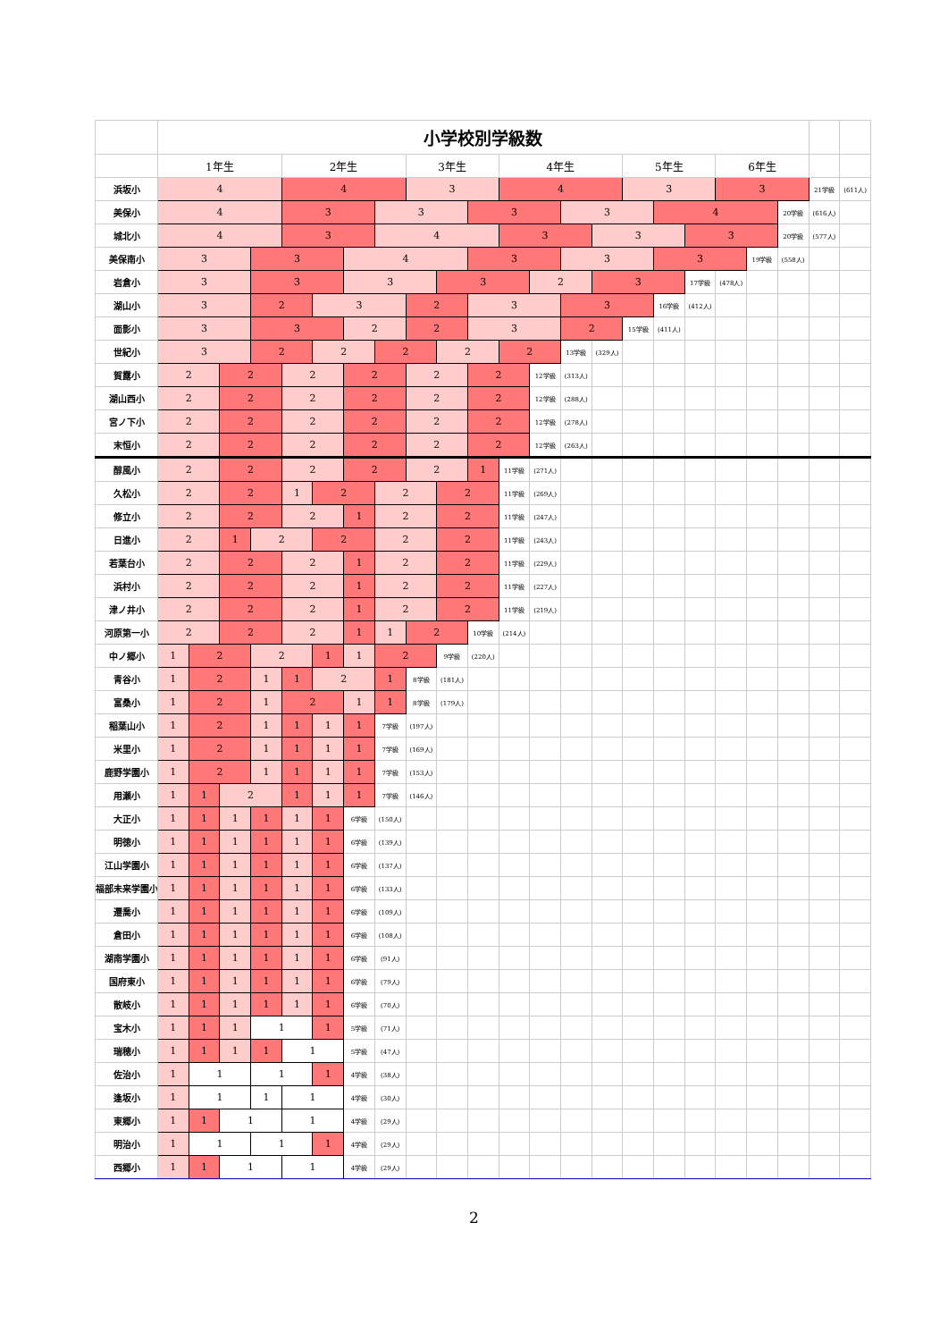| | 小学校別学級数 | | | | | | | | | | | | | | | | | | | | | | |
| | 1年生 | | | | 2年生 | | | | 3年生 | | | 4年生 | | | | 5年生 | | | 6年生 | | | | |
| 浜坂小 | 4 | | | | 4 | | | | 3 | | | 4 | | | | 3 | | | 3 | | | 21学級 | (611人) |
| 美保小 | 4 | | | | 3 | | | 3 | | | 3 | | | 3 | | | 4 | | | | 20学級 | (616人) | |
| 城北小 | 4 | | | | 3 | | | 4 | | | | 3 | | | 3 | | | 3 | | | 20学級 | (577人) | |
| 美保南小 | 3 | | | 3 | | | 4 | | | | 3 | | | 3 | | | 3 | | | 19学級 | (558人) | | |
| 岩倉小 | 3 | | | 3 | | | 3 | | | 3 | | | 2 | | 3 | | | 17学級 | (478人) | | | | |
| 湖山小 | 3 | | | 2 | | 3 | | | 2 | | 3 | | | 3 | | | 16学級 | (412人) | | | | | |
| 面影小 | 3 | | | 3 | | | 2 | | 2 | | 3 | | | 2 | | 15学級 | (411人) | | | | | | |
| 世紀小 | 3 | | | 2 | | 2 | | 2 | | 2 | | 2 | | 13学級 | (329人) | | | | | | | | |
| 賀露小 | 2 | | 2 | | 2 | | 2 | | 2 | | 2 | | 12学級 | (313人) | | | | | | | | | |
| 湖山西小 | 2 | | 2 | | 2 | | 2 | | 2 | | 2 | | 12学級 | (288人) | | | | | | | | | |
| 宮ノ下小 | 2 | | 2 | | 2 | | 2 | | 2 | | 2 | | 12学級 | (278人) | | | | | | | | | |
| 末恒小 | 2 | | 2 | | 2 | | 2 | | 2 | | 2 | | 12学級 | (263人) | | | | | | | | | |
| 醇風小 | 2 | | 2 | | 2 | | 2 | | 2 | | 1 | 11学級 | (271人) | | | | | | | | | | |
| 久松小 | 2 | | 2 | | 1 | 2 | | 2 | | 2 | | 11学級 | (269人) | | | | | | | | | | |
| 修立小 | 2 | | 2 | | 2 | | 1 | 2 | | 2 | | 11学級 | (247人) | | | | | | | | | | |
| 日進小 | 2 | | 1 | 2 | | 2 | | 2 | | 2 | | 11学級 | (243人) | | | | | | | | | | |
| 若葉台小 | 2 | | 2 | | 2 | | 1 | 2 | | 2 | | 11学級 | (229人) | | | | | | | | | | |
| 浜村小 | 2 | | 2 | | 2 | | 1 | 2 | | 2 | | 11学級 | (227人) | | | | | | | | | | |
| 津ノ井小 | 2 | | 2 | | 2 | | 1 | 2 | | 2 | | 11学級 | (219人) | | | | | | | | | | |
| 河原第一小 | 2 | | 2 | | 2 | | 1 | 1 | 2 | | 10学級 | (214人) | | | | | | | | | | | |
| 中ノ郷小 | 1 | 2 | | 2 | | 1 | 1 | 2 | | 9学級 | (220人) | | | | | | | | | | | | |
| 青谷小 | 1 | 2 | | 1 | 1 | 2 | | 1 | 8学級 | (181人) | | | | | | | | | | | | | |
| 富桑小 | 1 | 2 | | 1 | 2 | | 1 | 1 | 8学級 | (179人) | | | | | | | | | | | | | |
| 稲葉山小 | 1 | 2 | | 1 | 1 | 1 | 1 | 7学級 | (197人) | | | | | | | | | | | | | | |
| 米里小 | 1 | 2 | | 1 | 1 | 1 | 1 | 7学級 | (169人) | | | | | | | | | | | | | | |
| 鹿野学園小 | 1 | 2 | | 1 | 1 | 1 | 1 | 7学級 | (153人) | | | | | | | | | | | | | | |
| 用瀬小 | 1 | 1 | 2 | | 1 | 1 | 1 | 7学級 | (146人) | | | | | | | | | | | | | | |
| 大正小 | 1 | 1 | 1 | 1 | 1 | 1 | 6学級 | (150人) | | | | | | | | | | | | | | | |
| 明徳小 | 1 | 1 | 1 | 1 | 1 | 1 | 6学級 | (139人) | | | | | | | | | | | | | | | |
| 江山学園小 | 1 | 1 | 1 | 1 | 1 | 1 | 6学級 | (137人) | | | | | | | | | | | | | | | |
| 福部未来学園小 | 1 | 1 | 1 | 1 | 1 | 1 | 6学級 | (133人) | | | | | | | | | | | | | | | |
| 遷喬小 | 1 | 1 | 1 | 1 | 1 | 1 | 6学級 | (109人) | | | | | | | | | | | | | | | |
| 倉田小 | 1 | 1 | 1 | 1 | 1 | 1 | 6学級 | (108人) | | | | | | | | | | | | | | | |
| 湖南学園小 | 1 | 1 | 1 | 1 | 1 | 1 | 6学級 | (91人) | | | | | | | | | | | | | | | |
| 国府東小 | 1 | 1 | 1 | 1 | 1 | 1 | 6学級 | (79人) | | | | | | | | | | | | | | | |
| 散岐小 | 1 | 1 | 1 | 1 | 1 | 1 | 6学級 | (70人) | | | | | | | | | | | | | | | |
| 宝木小 | 1 | 1 | 1 | 1 | | 1 | 5学級 | (71人) | | | | | | | | | | | | | | | |
| 瑞穂小 | 1 | 1 | 1 | 1 | 1 | | 5学級 | (47人) | | | | | | | | | | | | | | | |
| 佐治小 | 1 | 1 | | 1 | | 1 | 4学級 | (38人) | | | | | | | | | | | | | | | |
| 逢坂小 | 1 | 1 | | 1 | 1 | | 4学級 | (30人) | | | | | | | | | | | | | | | |
| 東郷小 | 1 | 1 | 1 | | 1 | | 4学級 | (29人) | | | | | | | | | | | | | | | |
| 明治小 | 1 | 1 | | 1 | | 1 | 4学級 | (29人) | | | | | | | | | | | | | | | |
| 西郷小 | 1 | 1 | 1 | | 1 | | 4学級 | (29人) | | | | | | | | | | | | | | | |
2